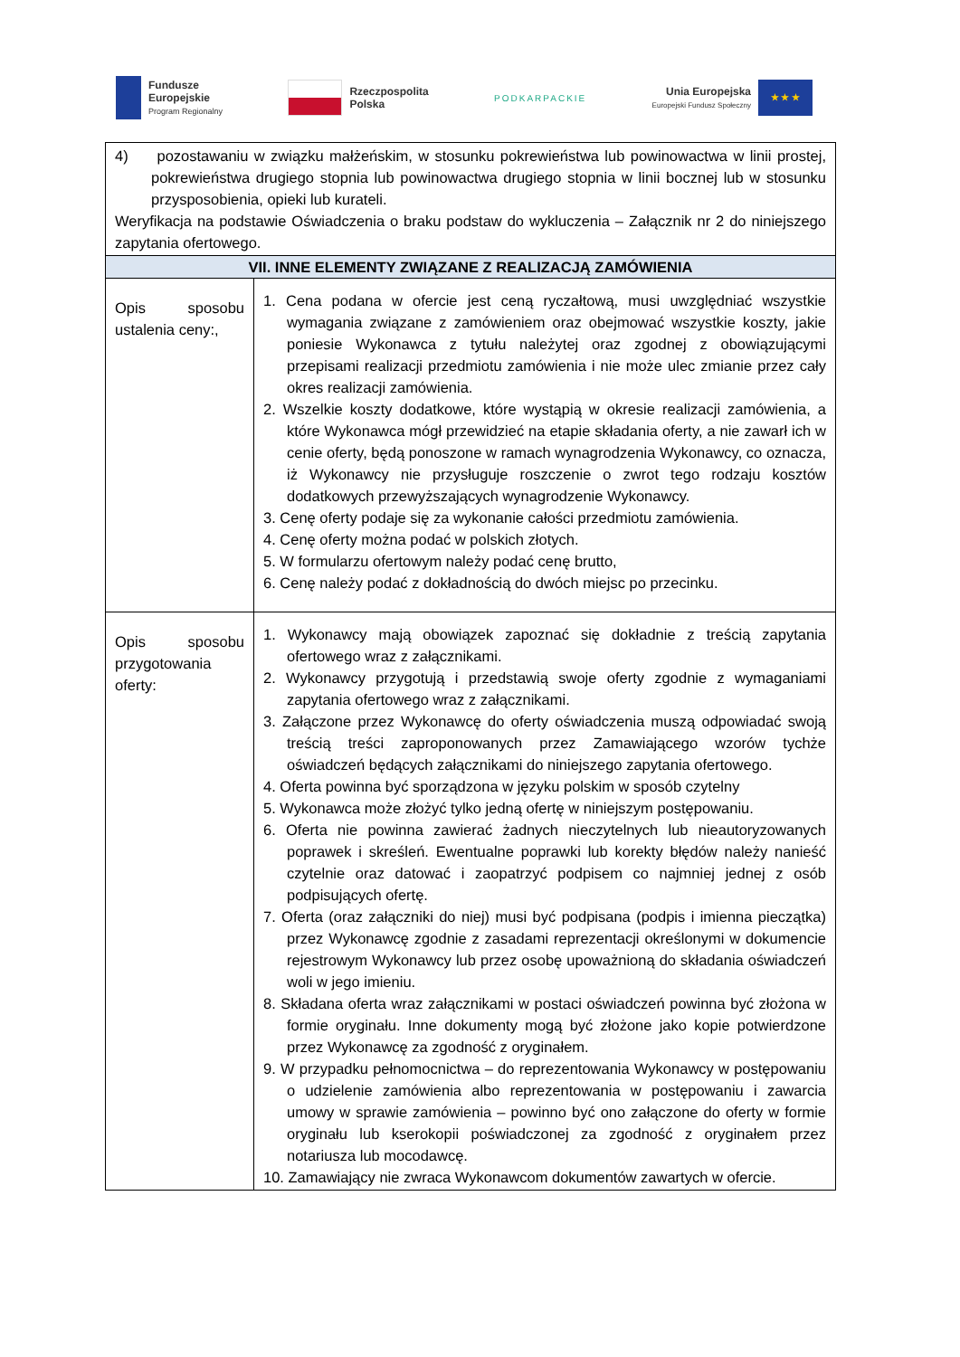Fundusze
Europejskie
Program Regionalny
Rzeczpospolita
Polska
PODKARPACKIE
Unia Europejska
Europejski Fundusz Społeczny
★ ★ ★
| 4) pozostawaniu w związku małżeńskim, w stosunku pokrewieństwa lub powinowactwa w linii prostej, pokrewieństwa drugiego stopnia lub powinowactwa drugiego stopnia w linii bocznej lub w stosunku przysposobienia, opieki lub kurateli. Weryfikacja na podstawie Oświadczenia o braku podstaw do wykluczenia – Załącznik nr 2 do niniejszego zapytania ofertowego. | |
| VII. INNE ELEMENTY ZWIĄZANE Z REALIZACJĄ ZAMÓWIENIA | |
| Opis sposobu ustalenia ceny:, | 1. Cena podana w ofercie jest ceną ryczałtową, musi uwzględniać wszystkie wymagania związane z zamówieniem oraz obejmować wszystkie koszty, jakie poniesie Wykonawca z tytułu należytej oraz zgodnej z obowiązującymi przepisami realizacji przedmiotu zamówienia i nie może ulec zmianie przez cały okres realizacji zamówienia. 2. Wszelkie koszty dodatkowe, które wystąpią w okresie realizacji zamówienia, a które Wykonawca mógł przewidzieć na etapie składania oferty, a nie zawarł ich w cenie oferty, będą ponoszone w ramach wynagrodzenia Wykonawcy, co oznacza, iż Wykonawcy nie przysługuje roszczenie o zwrot tego rodzaju kosztów dodatkowych przewyższających wynagrodzenie Wykonawcy. 3. Cenę oferty podaje się za wykonanie całości przedmiotu zamówienia. 4. Cenę oferty można podać w polskich złotych. 5. W formularzu ofertowym należy podać cenę brutto, 6. Cenę należy podać z dokładnością do dwóch miejsc po przecinku. |
| Opis sposobu przygotowania oferty: | 1. Wykonawcy mają obowiązek zapoznać się dokładnie z treścią zapytania ofertowego wraz z załącznikami. 2. Wykonawcy przygotują i przedstawią swoje oferty zgodnie z wymaganiami zapytania ofertowego wraz z załącznikami. 3. Załączone przez Wykonawcę do oferty oświadczenia muszą odpowiadać swoją treścią treści zaproponowanych przez Zamawiającego wzorów tychże oświadczeń będących załącznikami do niniejszego zapytania ofertowego. 4. Oferta powinna być sporządzona w języku polskim w sposób czytelny 5. Wykonawca może złożyć tylko jedną ofertę w niniejszym postępowaniu. 6. Oferta nie powinna zawierać żadnych nieczytelnych lub nieautoryzowanych poprawek i skreśleń. Ewentualne poprawki lub korekty błędów należy nanieść czytelnie oraz datować i zaopatrzyć podpisem co najmniej jednej z osób podpisujących ofertę. 7. Oferta (oraz załączniki do niej) musi być podpisana (podpis i imienna pieczątka) przez Wykonawcę zgodnie z zasadami reprezentacji określonymi w dokumencie rejestrowym Wykonawcy lub przez osobę upoważnioną do składania oświadczeń woli w jego imieniu. 8. Składana oferta wraz załącznikami w postaci oświadczeń powinna być złożona w formie oryginału. Inne dokumenty mogą być złożone jako kopie potwierdzone przez Wykonawcę za zgodność z oryginałem. 9. W przypadku pełnomocnictwa – do reprezentowania Wykonawcy w postępowaniu o udzielenie zamówienia albo reprezentowania w postępowaniu i zawarcia umowy w sprawie zamówienia – powinno być ono załączone do oferty w formie oryginału lub kserokopii poświadczonej za zgodność z oryginałem przez notariusza lub mocodawcę. 10. Zamawiający nie zwraca Wykonawcom dokumentów zawartych w ofercie. |